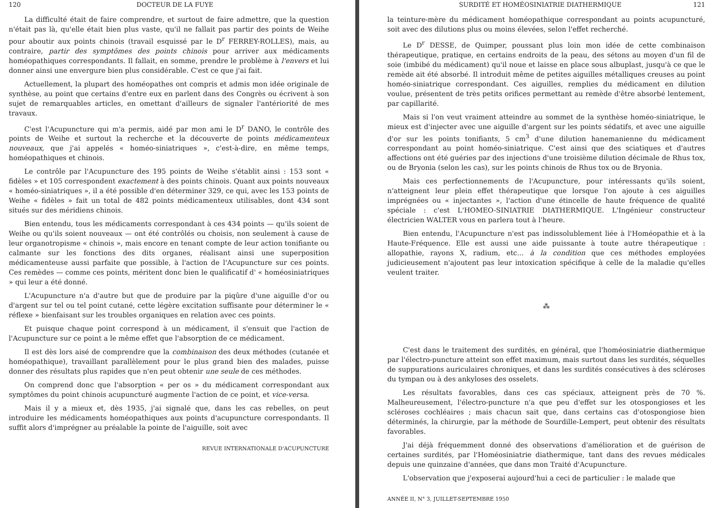120 DOCTEUR DE LA FUYE
La difficulté était de faire comprendre, et surtout de faire admettre, que la question n'était pas là, qu'elle était bien plus vaste, qu'il ne fallait pas partir des points de Weihe pour aboutir aux points chinois (travail esquissé par le D<sup>r</sup> FERREY-ROLLES), mais, au contraire, partir des symptômes des points chinois pour arriver aux médicaments homéopathiques correspondants. Il fallait, en somme, prendre le problème à l'envers et lui donner ainsi une envergure bien plus considérable. C'est ce que j'ai fait.
Actuellement, la plupart des homéopathes ont compris et admis mon idée originale de synthèse, au point que certains d'entre eux en parlent dans des Congrès ou écrivent à son sujet de remarquables articles, en omettant d'ailleurs de signaler l'antériorité de mes travaux.
C'est l'Acupuncture qui m'a permis, aidé par mon ami le D<sup>r</sup> DANO, le contrôle des points de Weihe et surtout la recherche et la découverte de points médicamenteux nouveaux, que j'ai appelés « homéo-siniatriques », c'est-à-dire, en même temps, homéopathiques et chinois.
Le contrôle par l'Acupuncture des 195 points de Weihe s'établit ainsi : 153 sont « fidèles » et 105 correspondent exactement à des points chinois. Quant aux points nouveaux « homéo-siniatriques », il a été possible d'en déterminer 329, ce qui, avec les 153 points de Weihe « fidèles » fait un total de 482 points médicamenteux utilisables, dont 434 sont situés sur des méridiens chinois.
Bien entendu, tous les médicaments correspondant à ces 434 points — qu'ils soient de Weihe ou qu'ils soient nouveaux — ont été contrôlés ou choisis, non seulement à cause de leur organotropisme « chinois », mais encore en tenant compte de leur action tonifiante ou calmante sur les fonctions des dits organes, réalisant ainsi une superposition médicamenteuse aussi parfaite que possible, à l'action de l'Acupuncture sur ces points. Ces remèdes — comme ces points, méritent donc bien le qualificatif d' « homéosiniatriques » qui leur a été donné.
L'Acupuncture n'a d'autre but que de produire par la piqûre d'une aiguille d'or ou d'argent sur tel ou tel point cutané, cette légère excitation suffisante pour déterminer le « réflexe » bienfaisant sur les troubles organiques en relation avec ces points.
Et puisque chaque point correspond à un médicament, il s'ensuit que l'action de l'Acupuncture sur ce point a le même effet que l'absorption de ce médicament.
Il est dès lors aisé de comprendre que la combinaison des deux méthodes (cutanée et homéopathique), travaillant parallèlement pour le plus grand bien des malades, puisse donner des résultats plus rapides que n'en peut obtenir une seule de ces méthodes.
On comprend donc que l'absorption « per os » du médicament correspondant aux symptômes du point chinois acupuncturé augmente l'action de ce point, et vice-versa.
Mais il y a mieux et, dès 1935, j'ai signalé que, dans les cas rebelles, on peut introduire les médicaments homéopathiques aux points d'acupuncture correspondants. Il suffit alors d'imprégner au préalable la pointe de l'aiguille, soit avec
REVUE INTERNATIONALE D'ACUPUNCTURE
SURDITÉ ET HOMÉOSINIATRIE DIATHERMIQUE 121
la teinture-mère du médicament homéopathique correspondant au points acupuncturé, soit avec des dilutions plus ou moins élevées, selon l'effet recherché.
Le D<sup>r</sup> DESSE, de Quimper, poussant plus loin mon idée de cette combinaison thérapeutique, pratique, en certains endroits de la peau, des sétons au moyen d'un fil de soie (imbibé du médicament) qu'il noue et laisse en place sous albuplast, jusqu'à ce que le remède ait été absorbé. Il introduit même de petites aiguilles métalliques creuses au point homéo-siniatrique correspondant. Ces aiguilles, remplies du médicament en dilution voulue, présentent de très petits orifices permettant au remède d'être absorbé lentement, par capillarité.
Mais si l'on veut vraiment atteindre au sommet de la synthèse homéo-siniatrique, le mieux est d'injecter avec une aiguille d'argent sur les points sédatifs, et avec une aiguille d'or sur les points tonifiants, 5 cm<sup>3</sup> d'une dilution hanemanienne du médicament correspondant au point homéo-siniatrique. C'est ainsi que des sciatiques et d'autres affections ont été guéries par des injections d'une troisième dilution décimale de Rhus tox, ou de Bryonia (selon les cas), sur les points chinois de Rhus tox ou de Bryonia.
Mais ces perfectionnements de l'Acupuncture, pour intéressants qu'ils soient, n'atteignent leur plein effet thérapeutique que lorsque l'on ajoute à ces aiguilles imprégnées ou « injectantes », l'action d'une étincelle de haute fréquence de qualité spéciale : c'est L'HOMEO-SINIATRIE DIATHERMIQUE. L'Ingénieur constructeur électricien WALTER vous en parlera tout à l'heure.
Bien entendu, l'Acupuncture n'est pas indissolublement liée à l'Homéopathie et à la Haute-Fréquence. Elle est aussi une aide puissante à toute autre thérapeutique : allopathie, rayons X, radium, etc... à la condition que ces méthodes employées judicieusement n'ajoutent pas leur intoxication spécifique à celle de la maladie qu'elles veulent traiter.
⁂
C'est dans le traitement des surdités, en général, que l'homéosiniatrie diathermique par l'électro-puncture atteint son effet maximum, mais surtout dans les surdités, séquelles de suppurations auriculaires chroniques, et dans les surdités consécutives à des scléroses du tympan ou à des ankyloses des osselets.
Les résultats favorables, dans ces cas spéciaux, atteignent près de 70 %. Malheureusement, l'électro-puncture n'a que peu d'effet sur les otospongioses et les scléroses cochléaires ; mais chacun sait que, dans certains cas d'otospongiose bien déterminés, la chirurgie, par la méthode de Sourdille-Lempert, peut obtenir des résultats favorables.
J'ai déjà fréquemment donné des observations d'amélioration et de guérison de certaines surdités, par l'Homéosiniatrie diathermique, tant dans des revues médicales depuis une quinzaine d'années, que dans mon Traité d'Acupuncture.
L'observation que j'exposerai aujourd'hui a ceci de particulier : le malade que
ANNÉE II, N° 3, JUILLET-SEPTEMBRE 1950